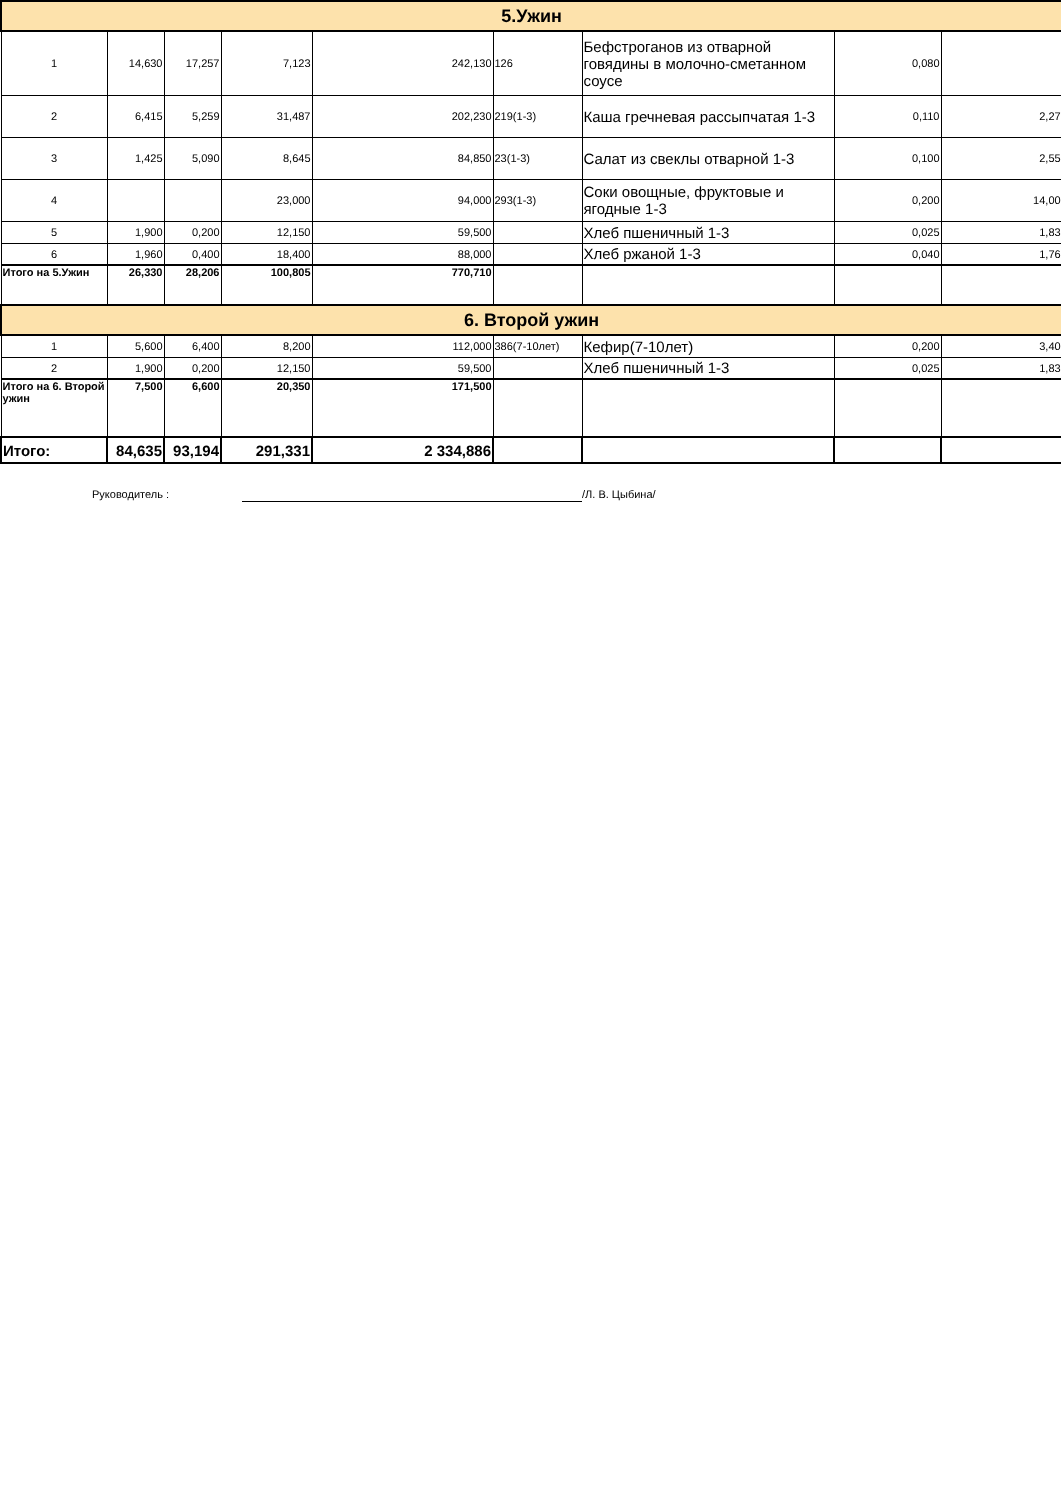| 5.Ужин | | | | | | | | |
| 1 | 14,630 | 17,257 | 7,123 | 242,130 | 126 | Бефстроганов из отварной говядины в молочно-сметанном соусе | 0,080 | |
| 2 | 6,415 | 5,259 | 31,487 | 202,230 | 219(1-3) | Каша гречневая рассыпчатая 1-3 | 0,110 | 2,27 |
| 3 | 1,425 | 5,090 | 8,645 | 84,850 | 23(1-3) | Салат из свеклы отварной 1-3 | 0,100 | 2,55 |
| 4 | | | 23,000 | 94,000 | 293(1-3) | Соки овощные, фруктовые и ягодные 1-3 | 0,200 | 14,00 |
| 5 | 1,900 | 0,200 | 12,150 | 59,500 | | Хлеб пшеничный 1-3 | 0,025 | 1,83 |
| 6 | 1,960 | 0,400 | 18,400 | 88,000 | | Хлеб ржаной 1-3 | 0,040 | 1,76 |
| Итого на 5.Ужин | 26,330 | 28,206 | 100,805 | 770,710 | | | | |
| 6. Второй ужин | | | | | | | | |
| 1 | 5,600 | 6,400 | 8,200 | 112,000 | 386(7-10лет) | Кефир(7-10лет) | 0,200 | 3,40 |
| 2 | 1,900 | 0,200 | 12,150 | 59,500 | | Хлеб пшеничный 1-3 | 0,025 | 1,83 |
| Итого на 6. Второй ужин | 7,500 | 6,600 | 20,350 | 171,500 | | | | |
| Итого: | 84,635 | 93,194 | 291,331 | 2 334,886 | | | | |
Руководитель : /Л. В. Цыбина/